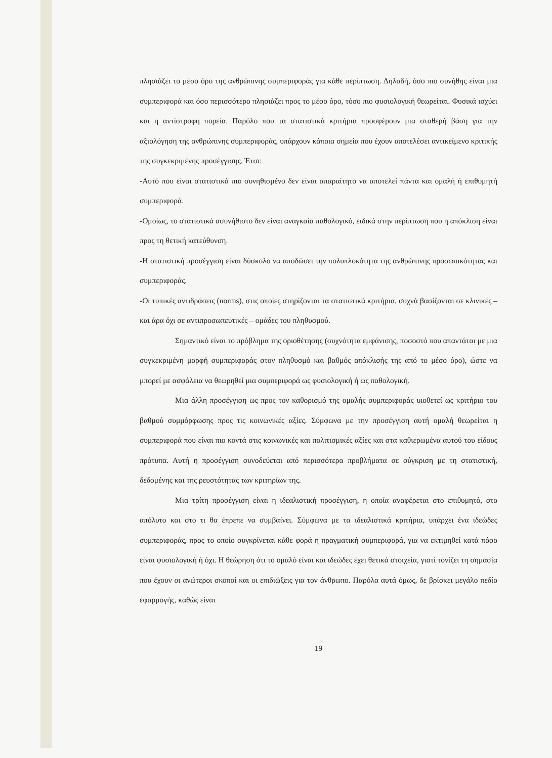πλησιάζει το μέσο όρο της ανθρώπινης συμπεριφοράς για κάθε περίπτωση. Δηλαδή, όσο πιο συνήθης είναι μια συμπεριφορά και όσο περισσότερο πλησιάζει προς το μέσο όρο, τόσο πιο φυσιολογική θεωρείται. Φυσικά ισχύει και η αντίστροφη πορεία. Παρόλο που τα στατιστικά κριτήρια προσφέρουν μια σταθερή βάση για την αξιολόγηση της ανθρώπινης συμπεριφοράς, υπάρχουν κάποια σημεία που έχουν αποτελέσει αντικείμενο κριτικής της συγκεκριμένης προσέγγισης. Έτσι:
-Αυτό που είναι στατιστικά πιο συνηθισμένο δεν είναι απαραίτητο να αποτελεί πάντα και ομαλή ή επιθυμητή συμπεριφορά.
-Ομοίως, το στατιστικά ασυνήθιστο δεν είναι αναγκαία παθολογικό, ειδικά στην περίπτωση που η απόκλιση είναι προς τη θετική κατεύθυνση.
-Η στατιστική προσέγγιση είναι δύσκολο να αποδώσει την πολυπλοκότητα της ανθρώπινης προσωπικότητας και συμπεριφοράς.
-Οι τυπικές αντιδράσεις (norms), στις οποίες στηρίζονται τα στατιστικά κριτήρια, συχνά βασίζονται σε κλινικές – και άρα όχι σε αντιπροσωπευτικές – ομάδες του πληθυσμού.
Σημαντικό είναι το πρόβλημα της οριοθέτησης (συχνότητα εμφάνισης, ποσοστό που απαντάται με μια συγκεκριμένη μορφή συμπεριφοράς στον πληθυσμό και βαθμός απόκλισής της από το μέσο όρο), ώστε να μπορεί με ασφάλεια να θεωρηθεί μια συμπεριφορά ως φυσιολογική ή ως παθολογική.
Μια άλλη προσέγγιση ως προς τον καθορισμό της ομαλής συμπεριφοράς υιοθετεί ως κριτήριο του βαθμού συμμόρφωσης προς τις κοινωνικές αξίες. Σύμφωνα με την προσέγγιση αυτή ομαλή θεωρείται η συμπεριφορά που είναι πιο κοντά στις κοινωνικές και πολιτισμικές αξίες και στα καθιερωμένα αυτού του είδους πρότυπα. Αυτή η προσέγγιση συνοδεύεται από περισσότερα προβλήματα σε σύγκριση με τη στατιστική, δεδομένης και της ρευστότητας των κριτηρίων της.
Μια τρίτη προσέγγιση είναι η ιδεαλιστική προσέγγιση, η οποία αναφέρεται στο επιθυμητό, στο απόλυτο και στο τι θα έπρεπε να συμβαίνει. Σύμφωνα με τα ιδεαλιστικά κριτήρια, υπάρχει ένα ιδεώδες συμπεριφοράς, προς το οποίο συγκρίνεται κάθε φορά η πραγματική συμπεριφορά, για να εκτιμηθεί κατά πόσο είναι φυσιολογική ή όχι. Η θεώρηση ότι το ομαλό είναι και ιδεώδες έχει θετικά στοιχεία, γιατί τονίζει τη σημασία που έχουν οι ανώτεροι σκοποί και οι επιδιώξεις για τον άνθρωπο. Παρόλα αυτά όμως, δε βρίσκει μεγάλο πεδίο εφαρμογής, καθώς είναι
19